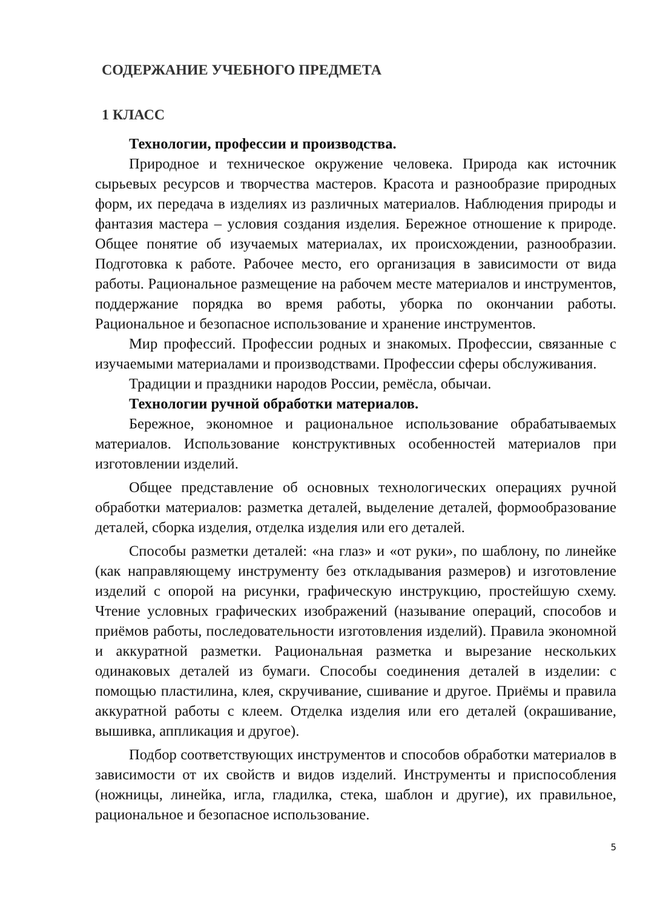СОДЕРЖАНИЕ УЧЕБНОГО ПРЕДМЕТА
1 КЛАСС
Технологии, профессии и производства.
Природное и техническое окружение человека. Природа как источник сырьевых ресурсов и творчества мастеров. Красота и разнообразие природных форм, их передача в изделиях из различных материалов. Наблюдения природы и фантазия мастера – условия создания изделия. Бережное отношение к природе. Общее понятие об изучаемых материалах, их происхождении, разнообразии. Подготовка к работе. Рабочее место, его организация в зависимости от вида работы. Рациональное размещение на рабочем месте материалов и инструментов, поддержание порядка во время работы, уборка по окончании работы. Рациональное и безопасное использование и хранение инструментов.
Мир профессий. Профессии родных и знакомых. Профессии, связанные с изучаемыми материалами и производствами. Профессии сферы обслуживания.
Традиции и праздники народов России, ремёсла, обычаи.
Технологии ручной обработки материалов.
Бережное, экономное и рациональное использование обрабатываемых материалов. Использование конструктивных особенностей материалов при изготовлении изделий.
Общее представление об основных технологических операциях ручной обработки материалов: разметка деталей, выделение деталей, формообразование деталей, сборка изделия, отделка изделия или его деталей.
Способы разметки деталей: «на глаз» и «от руки», по шаблону, по линейке (как направляющему инструменту без откладывания размеров) и изготовление изделий с опорой на рисунки, графическую инструкцию, простейшую схему. Чтение условных графических изображений (называние операций, способов и приёмов работы, последовательности изготовления изделий). Правила экономной и аккуратной разметки. Рациональная разметка и вырезание нескольких одинаковых деталей из бумаги. Способы соединения деталей в изделии: с помощью пластилина, клея, скручивание, сшивание и другое. Приёмы и правила аккуратной работы с клеем. Отделка изделия или его деталей (окрашивание, вышивка, аппликация и другое).
Подбор соответствующих инструментов и способов обработки материалов в зависимости от их свойств и видов изделий. Инструменты и приспособления (ножницы, линейка, игла, гладилка, стека, шаблон и другие), их правильное, рациональное и безопасное использование.
5